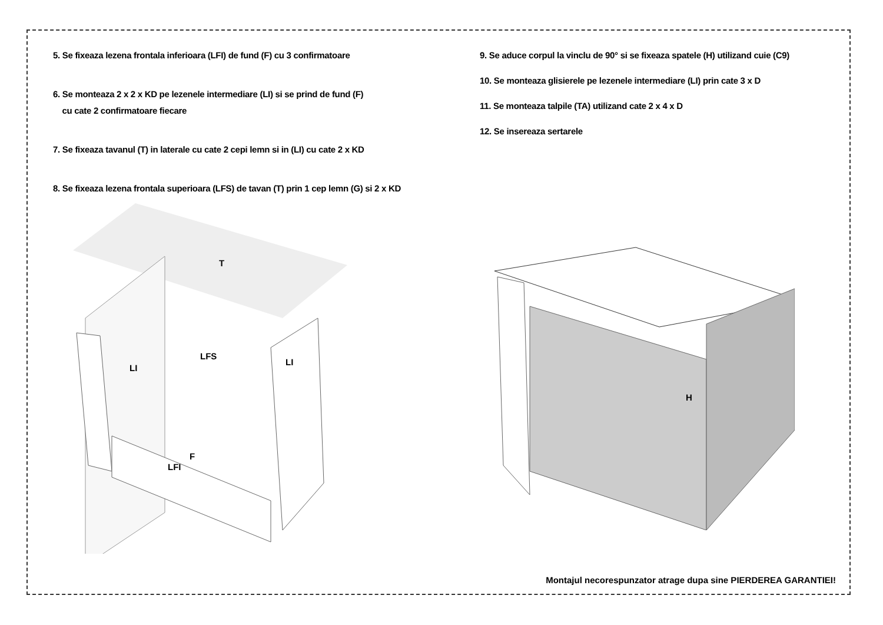5. Se fixeaza lezena frontala inferioara (LFI) de fund (F) cu 3 confirmatoare
6. Se monteaza 2 x 2 x KD pe lezenele intermediare (LI) si se prind de fund (F)
cu cate 2 confirmatoare fiecare
7. Se fixeaza tavanul (T) in laterale cu cate 2 cepi lemn si in (LI) cu cate 2 x KD
8. Se fixeaza lezena frontala superioara (LFS) de tavan (T) prin 1 cep lemn (G) si 2 x KD
9. Se aduce corpul la vinclu de 90° si se fixeaza spatele (H) utilizand cuie (C9)
10. Se monteaza glisierele pe lezenele intermediare (LI) prin cate 3 x D
11. Se monteaza talpile (TA) utilizand cate 2 x 4 x D
12. Se insereaza sertarele
T
LFS
LI
LI
F
LFI
H
Montajul necorespunzator atrage dupa sine PIERDEREA GARANTIEI!